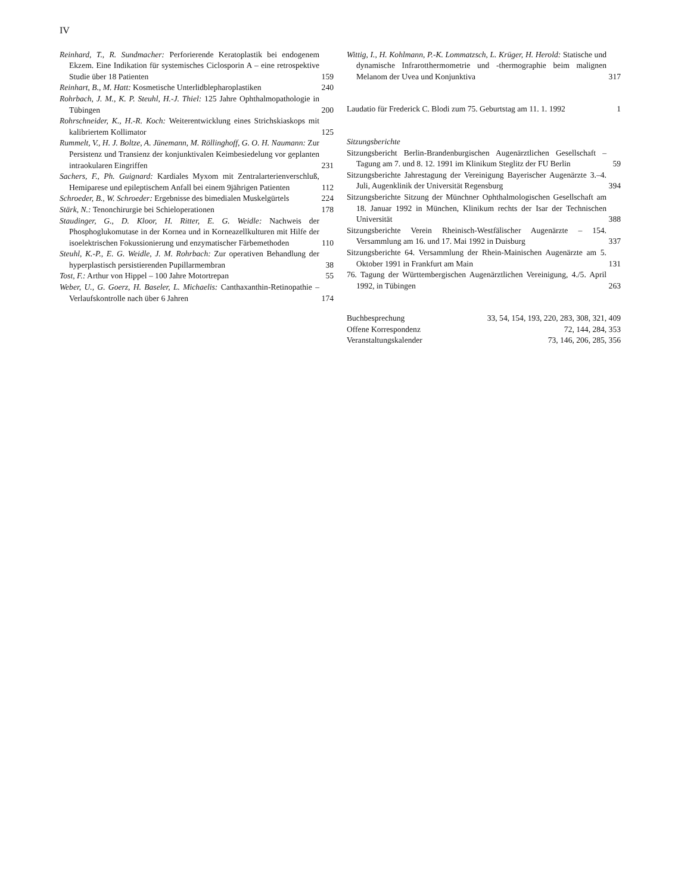IV
Reinhard, T., R. Sundmacher: Perforierende Keratoplastik bei endogenem Ekzem. Eine Indikation für systemisches Ciclosporin A – eine retrospektive Studie über 18 Patienten
159
Reinhart, B., M. Hatt: Kosmetische Unterlidblepharoplastiken
240
Rohrbach, J. M., K. P. Steuhl, H.-J. Thiel: 125 Jahre Ophthalmopathologie in Tübingen
200
Rohrschneider, K., H.-R. Koch: Weiterentwicklung eines Strichskiaskops mit kalibriertem Kollimator
125
Rummelt, V., H. J. Boltze, A. Jünemann, M. Röllinghoff, G. O. H. Naumann: Zur Persistenz und Transienz der konjunktivalen Keimbesiedelung vor geplanten intraokularen Eingriffen
231
Sachers, F., Ph. Guignard: Kardiales Myxom mit Zentralarterienverschluß, Hemiparese und epileptischem Anfall bei einem 9jährigen Patienten
112
Schroeder, B., W. Schroeder: Ergebnisse des bimedialen Muskelgürtels
224
Stärk, N.: Tenonchirurgie bei Schieloperationen
178
Staudinger, G., D. Kloor, H. Ritter, E. G. Weidle: Nachweis der Phosphoglukomutase in der Kornea und in Korneazellkulturen mit Hilfe der isoelektrischen Fokussionierung und enzymatischer Färbemethoden
110
Steuhl, K.-P., E. G. Weidle, J. M. Rohrbach: Zur operativen Behandlung der hyperplastisch persistierenden Pupillarmembran
38
Tost, F.: Arthur von Hippel – 100 Jahre Motortrepan
55
Weber, U., G. Goerz, H. Baseler, L. Michaelis: Canthaxanthin-Retinopathie – Verlaufskontrolle nach über 6 Jahren
174
Wittig, I., H. Kohlmann, P.-K. Lommatzsch, L. Krüger, H. Herold: Statische und dynamische Infrarotthermometrie und -thermographie beim malignen Melanom der Uvea und Konjunktiva
317
Laudatio für Frederick C. Blodi zum 75. Geburtstag am 11. 1. 1992
1
Sitzungsberichte
Sitzungsbericht Berlin-Brandenburgischen Augenärztlichen Gesellschaft – Tagung am 7. und 8. 12. 1991 im Klinikum Steglitz der FU Berlin
59
Sitzungsberichte Jahrestagung der Vereinigung Bayerischer Augenärzte 3.–4. Juli, Augenklinik der Universität Regensburg
394
Sitzungsberichte Sitzung der Münchner Ophthalmologischen Gesellschaft am 18. Januar 1992 in München, Klinikum rechts der Isar der Technischen Universität
388
Sitzungsberichte Verein Rheinisch-Westfälischer Augenärzte – 154. Versammlung am 16. und 17. Mai 1992 in Duisburg
337
Sitzungsberichte 64. Versammlung der Rhein-Mainischen Augenärzte am 5. Oktober 1991 in Frankfurt am Main
131
76. Tagung der Württembergischen Augenärztlichen Vereinigung, 4./5. April 1992, in Tübingen
263
Buchbesprechung 33, 54, 154, 193, 220, 283, 308, 321, 409
Offene Korrespondenz 72, 144, 284, 353
Veranstaltungskalender 73, 146, 206, 285, 356